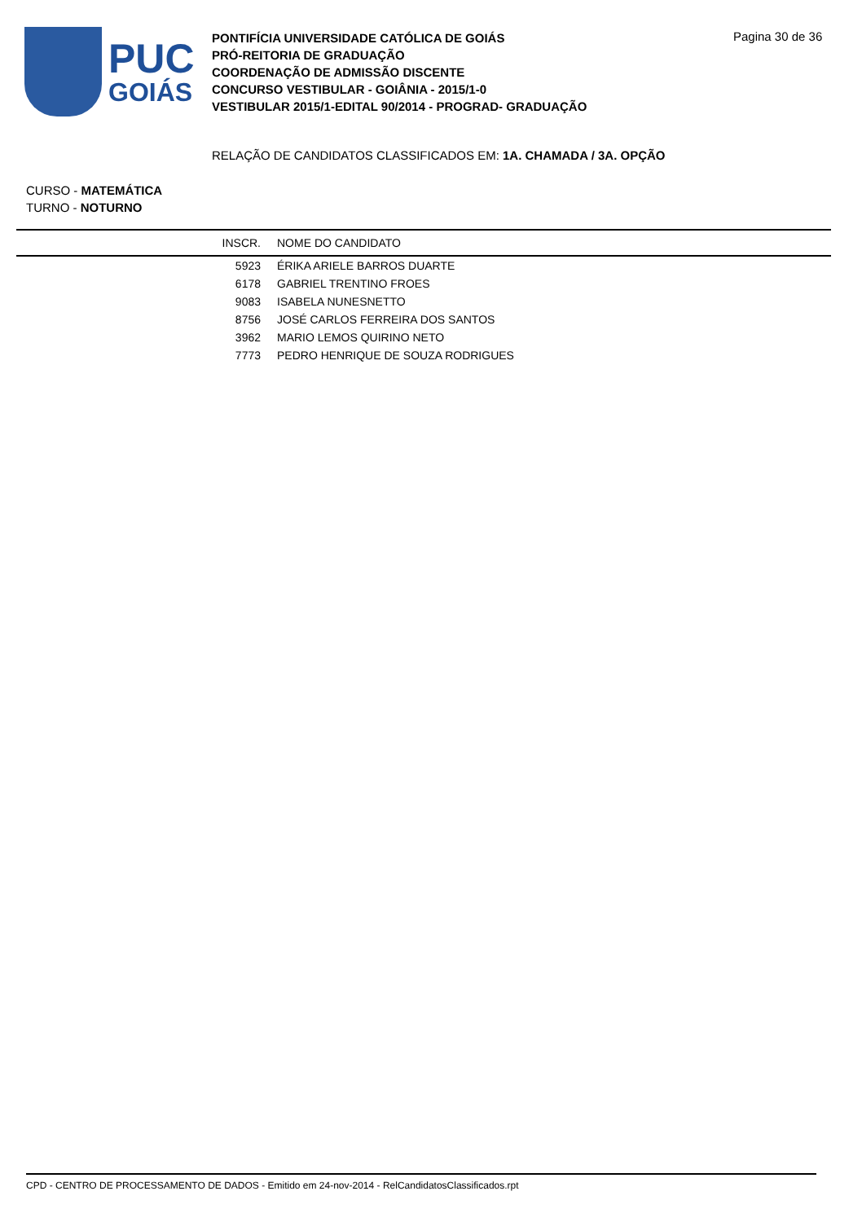PUC
GOIÁS
PONTIFÍCIA UNIVERSIDADE CATÓLICA DE GOIÁS
PRÓ-REITORIA DE GRADUAÇÃO
COORDENAÇÃO DE ADMISSÃO DISCENTE
CONCURSO VESTIBULAR - GOIÂNIA - 2015/1-0
VESTIBULAR 2015/1-EDITAL 90/2014 - PROGRAD- GRADUAÇÃO
Pagina 30 de 36
RELAÇÃO DE CANDIDATOS CLASSIFICADOS EM: 1A. CHAMADA / 3A. OPÇÃO
CURSO - MATEMÁTICA
TURNO - NOTURNO
| INSCR. | NOME DO CANDIDATO |
| --- | --- |
| 5923 | ÉRIKA ARIELE BARROS DUARTE |
| 6178 | GABRIEL TRENTINO FROES |
| 9083 | ISABELA NUNESNETTO |
| 8756 | JOSÉ CARLOS FERREIRA DOS SANTOS |
| 3962 | MARIO LEMOS QUIRINO NETO |
| 7773 | PEDRO HENRIQUE DE SOUZA RODRIGUES |
CPD - CENTRO DE PROCESSAMENTO DE DADOS - Emitido em 24-nov-2014 - RelCandidatosClassificados.rpt